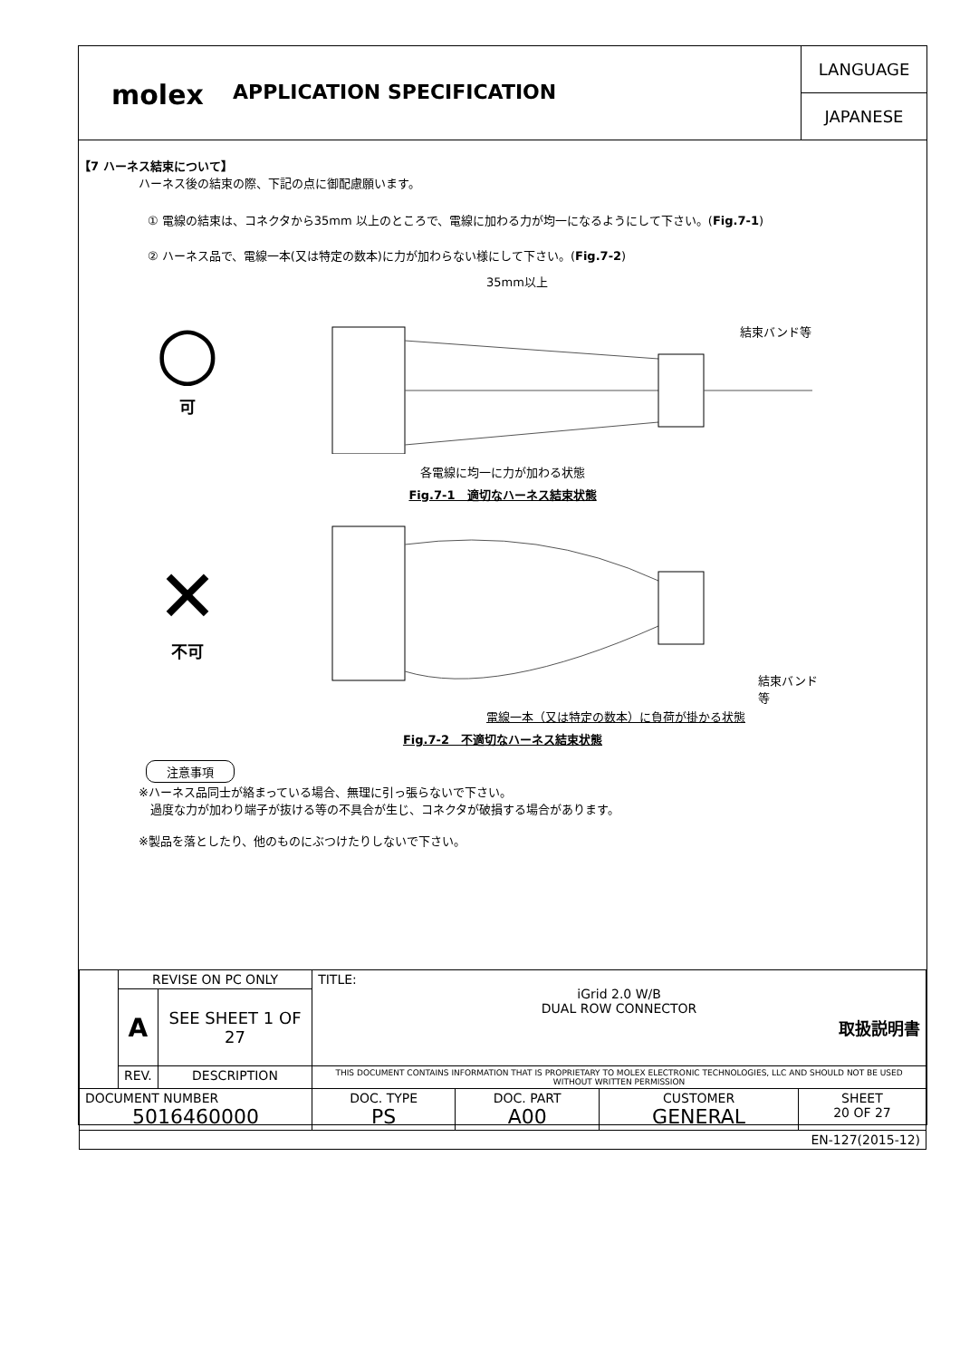molex
APPLICATION SPECIFICATION
LANGUAGE
JAPANESE
【7 ハーネス結束について】
ハーネス後の結束の際、下記の点に御配慮願います。
① 電線の結束は、コネクタから35mm 以上のところで、電線に加わる力が均一になるようにして下さい。(Fig.7-1)
② ハーネス品で、電線一本(又は特定の数本)に力が加わらない様にして下さい。(Fig.7-2)
○
可
35mm以上
結束バンド等
各電線に均一に力が加わる状態
Fig.7-1　適切なハーネス結束状態
✕
不可
結束バンド等
電線一本（又は特定の数本）に負荷が掛かる状態
Fig.7-2　不適切なハーネス結束状態
注意事項
※ハーネス品同士が絡まっている場合、無理に引っ張らないで下さい。
　過度な力が加わり端子が抜ける等の不具合が生じ、コネクタが破損する場合があります。
※製品を落としたり、他のものにぶつけたりしないで下さい。
| | REVISE ON PC ONLY | | TITLE: iGrid 2.0 W/B DUAL ROW CONNECTOR 取扱説明書 | | | |
| | A | SEE SHEET 1 OF 27 | | | | |
| | REV. | DESCRIPTION | THIS DOCUMENT CONTAINS INFORMATION THAT IS PROPRIETARY TO MOLEX ELECTRONIC TECHNOLOGIES, LLC AND SHOULD NOT BE USED WITHOUT WRITTEN PERMISSION | | | |
| DOCUMENT NUMBER 5016460000 | | | DOC. TYPE PS | DOC. PART A00 | CUSTOMER GENERAL | SHEET 20 OF 27 |
| EN-127(2015-12) | | | | | | |